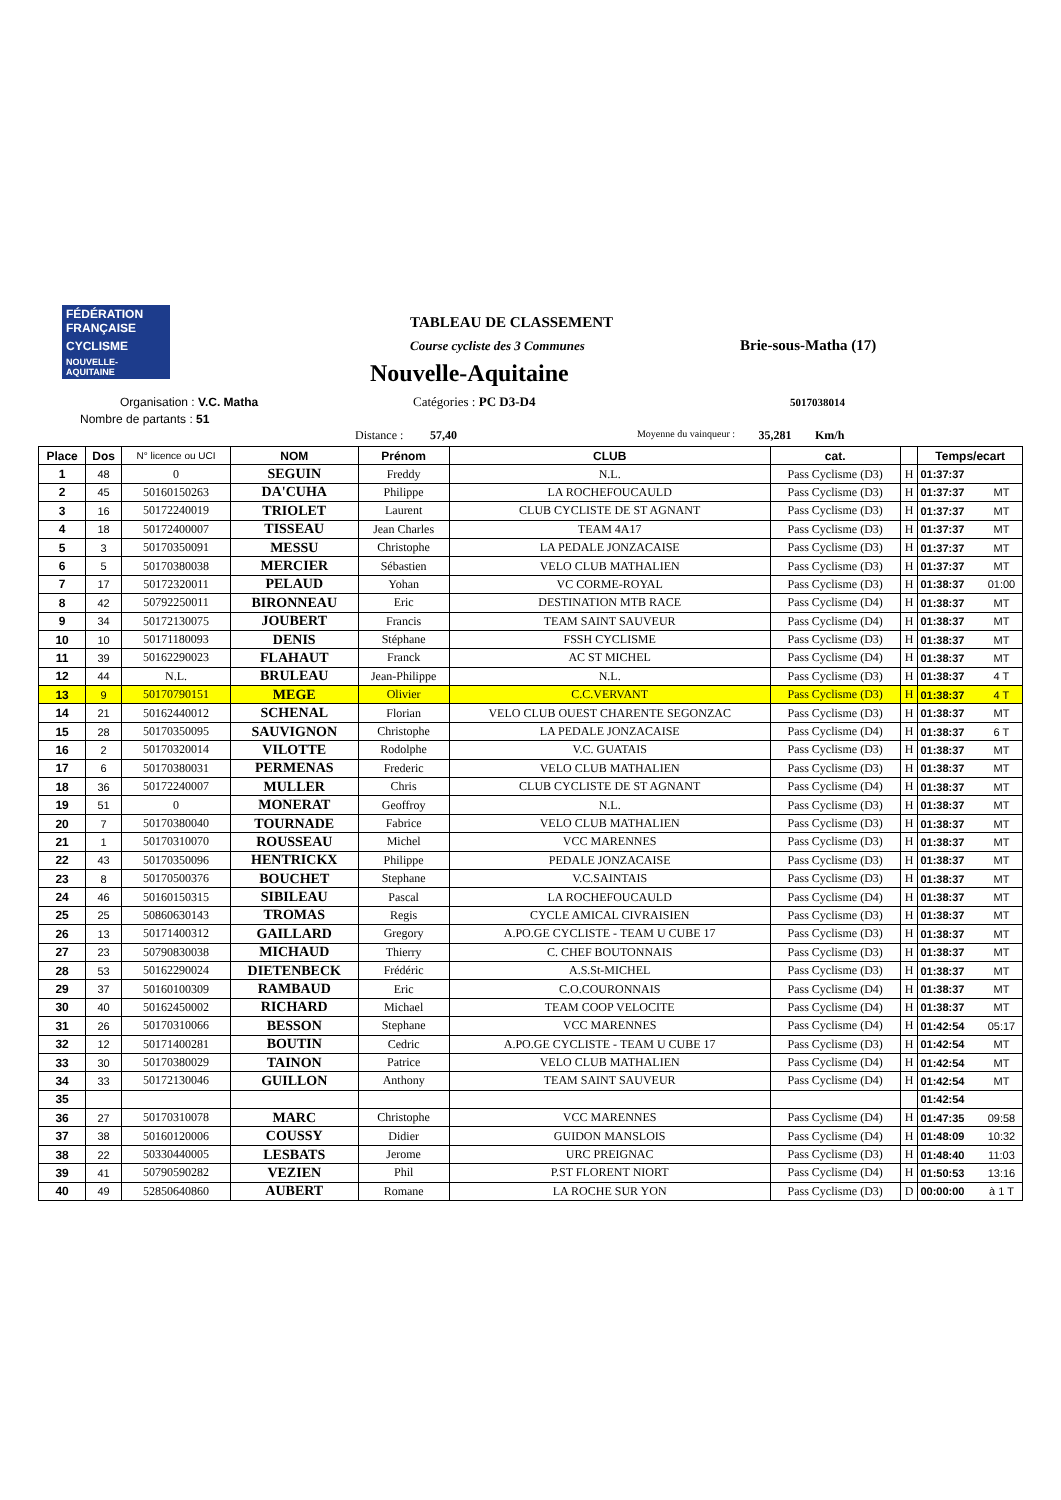FÉDÉRATION FRANÇAISE
CYCLISME
NOUVELLE-AQUITAINE
TABLEAU DE CLASSEMENT
Course cycliste des 3 Communes Brie-sous-Matha (17)
Nouvelle-Aquitaine
Organisation : V.C. Matha
Nombre de partants : 51
Catégories : PC D3-D4 5017038014
Distance : 57,40 Moyenne du vainqueur : 35,281 Km/h
| Place | Dos | N° licence ou UCI | NOM | Prénom | CLUB | cat. | | Temps/ecart | |
| --- | --- | --- | --- | --- | --- | --- | --- | --- | --- |
| 1 | 48 | 0 | SEGUIN | Freddy | N.L. | Pass Cyclisme (D3) | H | 01:37:37 | |
| 2 | 45 | 50160150263 | DA'CUHA | Philippe | LA ROCHEFOUCAULD | Pass Cyclisme (D3) | H | 01:37:37 | MT |
| 3 | 16 | 50172240019 | TRIOLET | Laurent | CLUB CYCLISTE DE ST AGNANT | Pass Cyclisme (D3) | H | 01:37:37 | MT |
| 4 | 18 | 50172400007 | TISSEAU | Jean Charles | TEAM 4A17 | Pass Cyclisme (D3) | H | 01:37:37 | MT |
| 5 | 3 | 50170350091 | MESSU | Christophe | LA PEDALE JONZACAISE | Pass Cyclisme (D3) | H | 01:37:37 | MT |
| 6 | 5 | 50170380038 | MERCIER | Sébastien | VELO CLUB MATHALIEN | Pass Cyclisme (D3) | H | 01:37:37 | MT |
| 7 | 17 | 50172320011 | PELAUD | Yohan | VC CORME-ROYAL | Pass Cyclisme (D3) | H | 01:38:37 | 01:00 |
| 8 | 42 | 50792250011 | BIRONNEAU | Eric | DESTINATION MTB RACE | Pass Cyclisme (D4) | H | 01:38:37 | MT |
| 9 | 34 | 50172130075 | JOUBERT | Francis | TEAM SAINT SAUVEUR | Pass Cyclisme (D4) | H | 01:38:37 | MT |
| 10 | 10 | 50171180093 | DENIS | Stéphane | FSSH CYCLISME | Pass Cyclisme (D3) | H | 01:38:37 | MT |
| 11 | 39 | 50162290023 | FLAHAUT | Franck | AC ST MICHEL | Pass Cyclisme (D4) | H | 01:38:37 | MT |
| 12 | 44 | N.L. | BRULEAU | Jean-Philippe | N.L. | Pass Cyclisme (D3) | H | 01:38:37 | 4 T |
| 13 | 9 | 50170790151 | MEGE | Olivier | C.C.VERVANT | Pass Cyclisme (D3) | H | 01:38:37 | 4 T |
| 14 | 21 | 50162440012 | SCHENAL | Florian | VELO CLUB OUEST CHARENTE SEGONZAC | Pass Cyclisme (D3) | H | 01:38:37 | MT |
| 15 | 28 | 50170350095 | SAUVIGNON | Christophe | LA PEDALE JONZACAISE | Pass Cyclisme (D4) | H | 01:38:37 | 6 T |
| 16 | 2 | 50170320014 | VILOTTE | Rodolphe | V.C. GUATAIS | Pass Cyclisme (D3) | H | 01:38:37 | MT |
| 17 | 6 | 50170380031 | PERMENAS | Frederic | VELO CLUB MATHALIEN | Pass Cyclisme (D3) | H | 01:38:37 | MT |
| 18 | 36 | 50172240007 | MULLER | Chris | CLUB CYCLISTE DE ST AGNANT | Pass Cyclisme (D4) | H | 01:38:37 | MT |
| 19 | 51 | 0 | MONERAT | Geoffroy | N.L. | Pass Cyclisme (D3) | H | 01:38:37 | MT |
| 20 | 7 | 50170380040 | TOURNADE | Fabrice | VELO CLUB MATHALIEN | Pass Cyclisme (D3) | H | 01:38:37 | MT |
| 21 | 1 | 50170310070 | ROUSSEAU | Michel | VCC MARENNES | Pass Cyclisme (D3) | H | 01:38:37 | MT |
| 22 | 43 | 50170350096 | HENTRICKX | Philippe | PEDALE JONZACAISE | Pass Cyclisme (D3) | H | 01:38:37 | MT |
| 23 | 8 | 50170500376 | BOUCHET | Stephane | V.C.SAINTAIS | Pass Cyclisme (D3) | H | 01:38:37 | MT |
| 24 | 46 | 50160150315 | SIBILEAU | Pascal | LA ROCHEFOUCAULD | Pass Cyclisme (D4) | H | 01:38:37 | MT |
| 25 | 25 | 50860630143 | TROMAS | Regis | CYCLE AMICAL CIVRAISIEN | Pass Cyclisme (D3) | H | 01:38:37 | MT |
| 26 | 13 | 50171400312 | GAILLARD | Gregory | A.PO.GE CYCLISTE - TEAM U CUBE 17 | Pass Cyclisme (D3) | H | 01:38:37 | MT |
| 27 | 23 | 50790830038 | MICHAUD | Thierry | C. CHEF BOUTONNAIS | Pass Cyclisme (D3) | H | 01:38:37 | MT |
| 28 | 53 | 50162290024 | DIETENBECK | Frédéric | A.S.St-MICHEL | Pass Cyclisme (D3) | H | 01:38:37 | MT |
| 29 | 37 | 50160100309 | RAMBAUD | Eric | C.O.COURONNAIS | Pass Cyclisme (D4) | H | 01:38:37 | MT |
| 30 | 40 | 50162450002 | RICHARD | Michael | TEAM COOP VELOCITE | Pass Cyclisme (D4) | H | 01:38:37 | MT |
| 31 | 26 | 50170310066 | BESSON | Stephane | VCC MARENNES | Pass Cyclisme (D4) | H | 01:42:54 | 05:17 |
| 32 | 12 | 50171400281 | BOUTIN | Cedric | A.PO.GE CYCLISTE - TEAM U CUBE 17 | Pass Cyclisme (D3) | H | 01:42:54 | MT |
| 33 | 30 | 50170380029 | TAINON | Patrice | VELO CLUB MATHALIEN | Pass Cyclisme (D4) | H | 01:42:54 | MT |
| 34 | 33 | 50172130046 | GUILLON | Anthony | TEAM SAINT SAUVEUR | Pass Cyclisme (D4) | H | 01:42:54 | MT |
| 35 | | | | | | | | 01:42:54 | |
| 36 | 27 | 50170310078 | MARC | Christophe | VCC MARENNES | Pass Cyclisme (D4) | H | 01:47:35 | 09:58 |
| 37 | 38 | 50160120006 | COUSSY | Didier | GUIDON MANSLOIS | Pass Cyclisme (D4) | H | 01:48:09 | 10:32 |
| 38 | 22 | 50330440005 | LESBATS | Jerome | URC PREIGNAC | Pass Cyclisme (D3) | H | 01:48:40 | 11:03 |
| 39 | 41 | 50790590282 | VEZIEN | Phil | P.ST FLORENT NIORT | Pass Cyclisme (D4) | H | 01:50:53 | 13:16 |
| 40 | 49 | 52850640860 | AUBERT | Romane | LA ROCHE SUR YON | Pass Cyclisme (D3) | D | 00:00:00 | à 1 T |